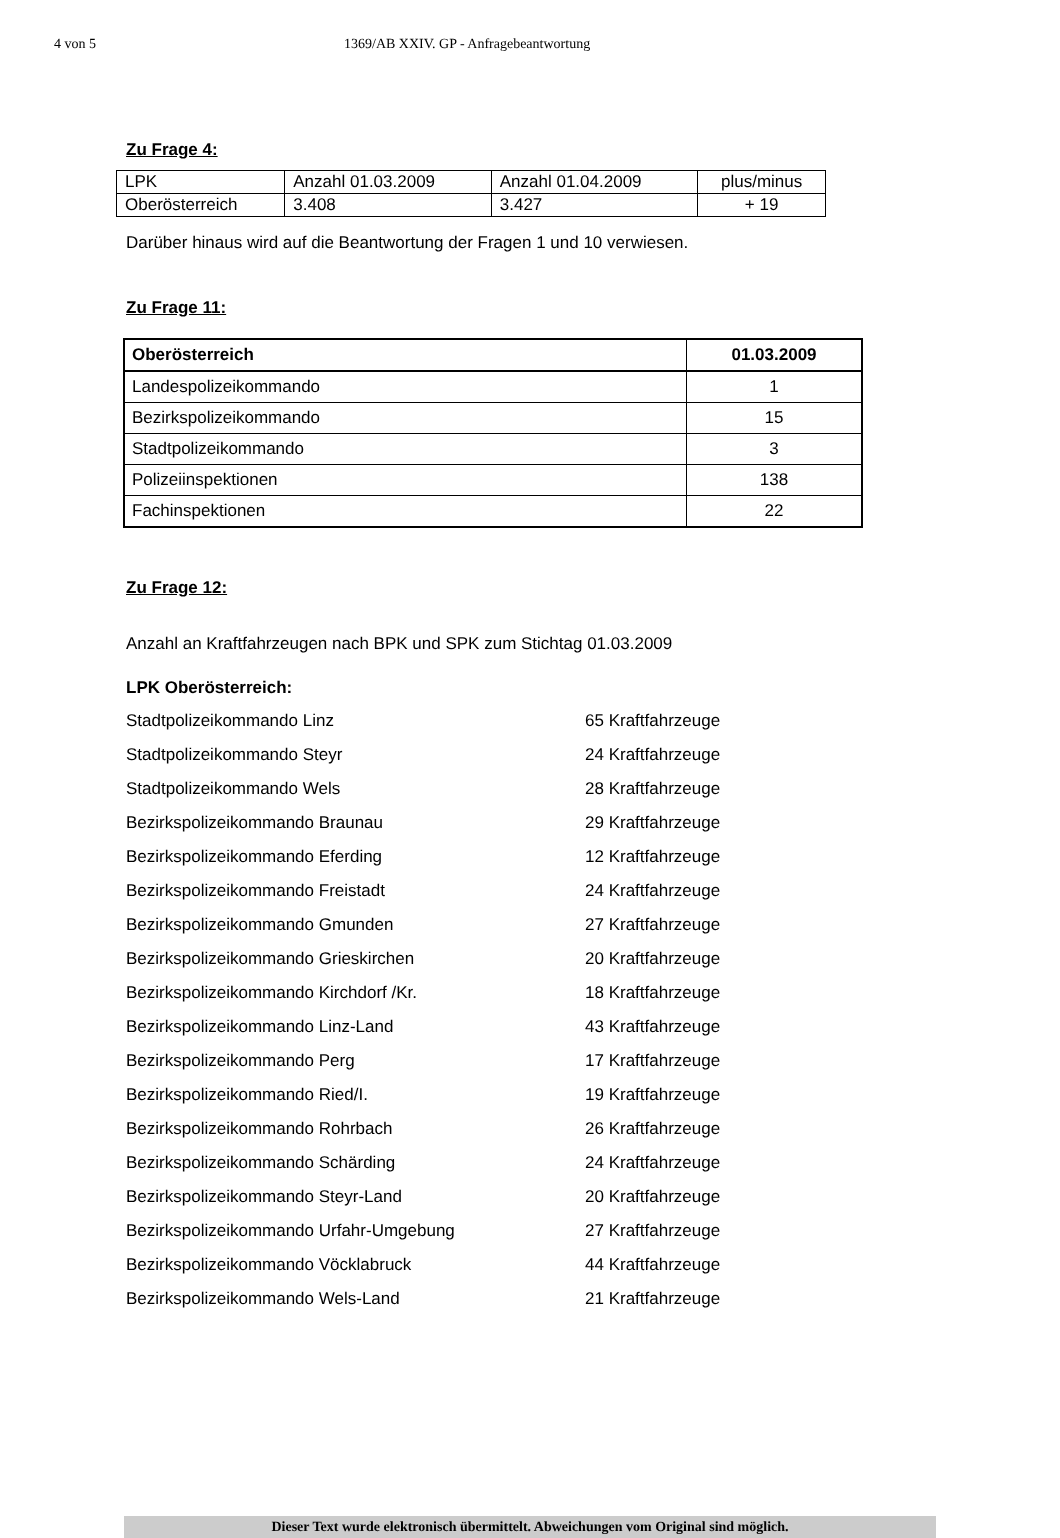4 von 5 1369/AB XXIV. GP - Anfragebeantwortung
Zu Frage 4:
| LPK | Anzahl 01.03.2009 | Anzahl 01.04.2009 | plus/minus |
| Oberösterreich | 3.408 | 3.427 | + 19 |
Darüber hinaus wird auf die Beantwortung der Fragen 1 und 10 verwiesen.
Zu Frage 11:
| Oberösterreich | 01.03.2009 |
| --- | --- |
| Landespolizeikommando | 1 |
| Bezirkspolizeikommando | 15 |
| Stadtpolizeikommando | 3 |
| Polizeiinspektionen | 138 |
| Fachinspektionen | 22 |
Zu Frage 12:
Anzahl an Kraftfahrzeugen nach BPK und SPK zum Stichtag 01.03.2009
LPK Oberösterreich:
Stadtpolizeikommando Linz 65 Kraftfahrzeuge
Stadtpolizeikommando Steyr 24 Kraftfahrzeuge
Stadtpolizeikommando Wels 28 Kraftfahrzeuge
Bezirkspolizeikommando Braunau 29 Kraftfahrzeuge
Bezirkspolizeikommando Eferding 12 Kraftfahrzeuge
Bezirkspolizeikommando Freistadt 24 Kraftfahrzeuge
Bezirkspolizeikommando Gmunden 27 Kraftfahrzeuge
Bezirkspolizeikommando Grieskirchen 20 Kraftfahrzeuge
Bezirkspolizeikommando Kirchdorf /Kr. 18 Kraftfahrzeuge
Bezirkspolizeikommando Linz-Land 43 Kraftfahrzeuge
Bezirkspolizeikommando Perg 17 Kraftfahrzeuge
Bezirkspolizeikommando Ried/I. 19 Kraftfahrzeuge
Bezirkspolizeikommando Rohrbach 26 Kraftfahrzeuge
Bezirkspolizeikommando Schärding 24 Kraftfahrzeuge
Bezirkspolizeikommando Steyr-Land 20 Kraftfahrzeuge
Bezirkspolizeikommando Urfahr-Umgebung 27 Kraftfahrzeuge
Bezirkspolizeikommando Vöcklabruck 44 Kraftfahrzeuge
Bezirkspolizeikommando Wels-Land 21 Kraftfahrzeuge
Dieser Text wurde elektronisch übermittelt. Abweichungen vom Original sind möglich.